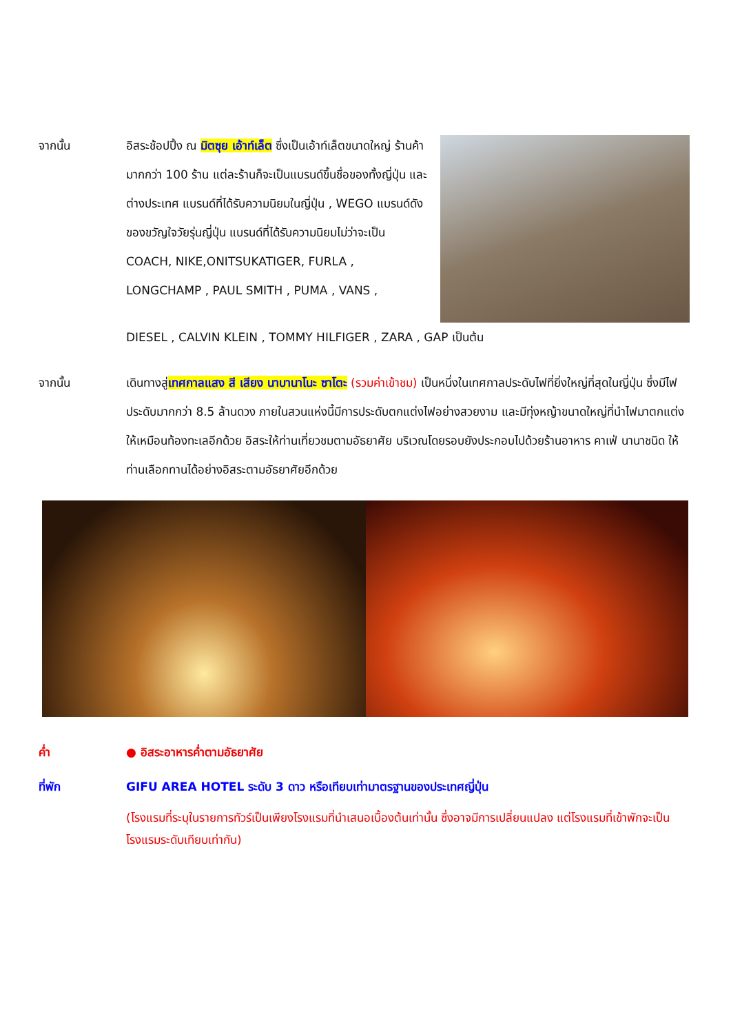จากนั้น อิสระช้อปปิ้ง ณ มิตซุย เอ้าท์เล็ต ซึ่งเป็นเอ้าท์เล็ตขนาดใหญ่ ร้านค้ามากกว่า 100 ร้าน แต่ละร้านก็จะเป็นแบรนด์ขึ้นชื่อของทั้งญี่ปุ่น และต่างประเทศ แบรนด์ที่ได้รับความนิยมในญี่ปุ่น , WEGO แบรนด์ดังของขวัญใจวัยรุ่นญี่ปุ่น แบรนด์ที่ได้รับความนิยมไม่ว่าจะเป็น COACH, NIKE,ONITSUKATIGER, FURLA , LONGCHAMP , PAUL SMITH , PUMA , VANS ,
DIESEL , CALVIN KLEIN , TOMMY HILFIGER , ZARA , GAP เป็นต้น
จากนั้น เดินทางสู่เทศกาลแสง สี เสียง นาบานาโนะ ซาโตะ (รวมค่าเข้าชม) เป็นหนึ่งในเทศกาลประดับไฟที่ยิ่งใหญ่ที่สุดในญี่ปุ่น ซึ่งมีไฟประดับมากกว่า 8.5 ล้านดวง ภายในสวนแห่งนี้มีการประดับตกแต่งไฟอย่างสวยงาม และมีทุ่งหญ้าขนาดใหญ่ที่นำไฟมาตกแต่งให้เหมือนท้องทะเลอีกด้วย อิสระให้ท่านเที่ยวชมตามอัธยาศัย บริเวณโดยรอบยังประกอบไปด้วยร้านอาหาร คาเฟ่ นานาชนิด ให้ท่านเลือกทานได้อย่างอิสระตามอัธยาศัยอีกด้วย
ค่ำ ● อิสระอาหารค่ำตามอัธยาศัย
ที่พัก GIFU AREA HOTEL ระดับ 3 ดาว หรือเทียบเท่ามาตรฐานของประเทศญี่ปุ่น
(โรงแรมที่ระบุในรายการทัวร์เป็นเพียงโรงแรมที่นำเสนอเบื้องต้นเท่านั้น ซึ่งอาจมีการเปลี่ยนแปลง แต่โรงแรมที่เข้าพักจะเป็นโรงแรมระดับเทียบเท่ากัน)